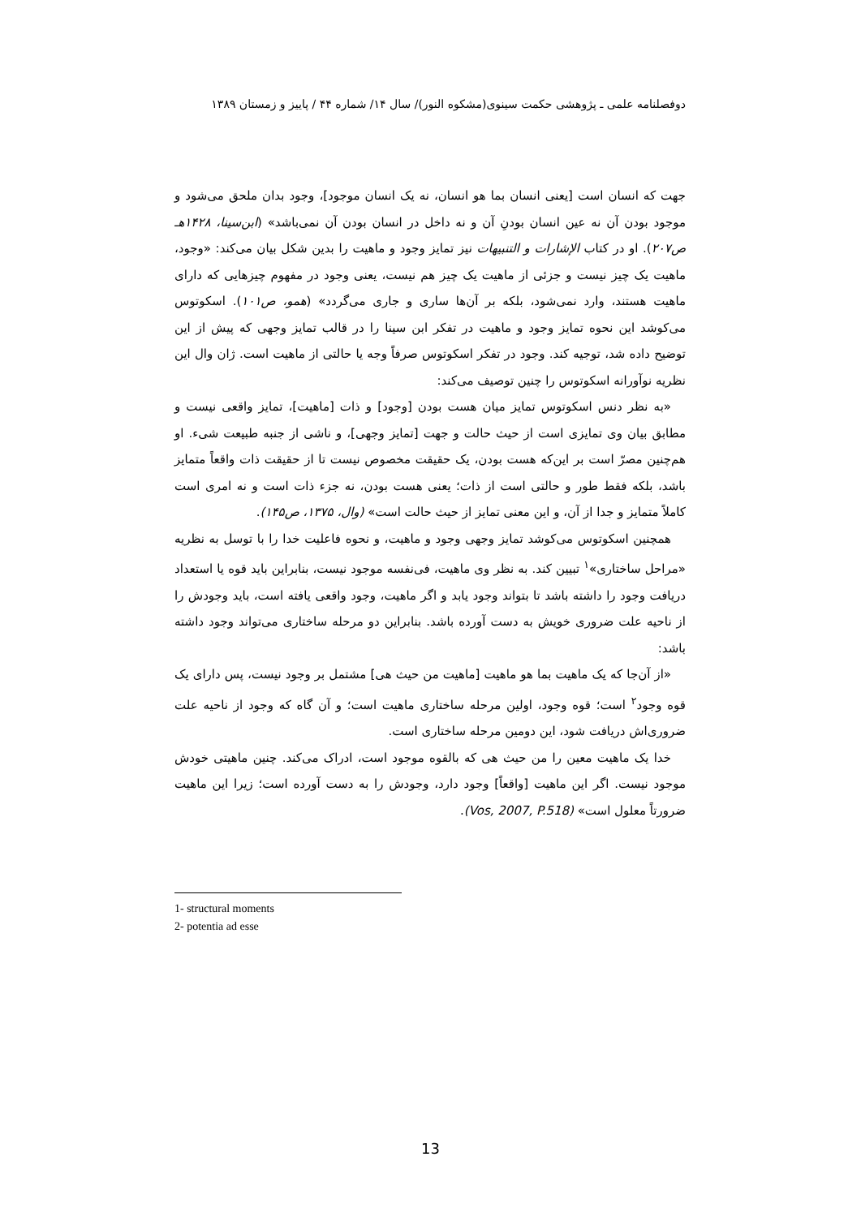دوفصلنامه علمی ـ پژوهشی حکمت سینوی(مشکوه النور)/ سال ۱۴/ شماره ۴۴ / پاییز و زمستان ۱۳۸۹
جهت که انسان است [یعنی انسان بما هو انسان، نه یک انسان موجود]، وجود بدان ملحق می‌شود و موجود بودن آن نه عین انسان بودنِ آن و نه داخل در انسان بودن آن نمی‌باشد» (ابن‌سینا، ۱۴۲۸هـ ص۲۰۷). او در کتاب الإشارات و التنبیهات نیز تمایز وجود و ماهیت را بدین شکل بیان می‌کند: «وجود، ماهیت یک چیز نیست و جزئی از ماهیت یک چیز هم نیست، یعنی وجود در مفهوم چیزهایی که دارای ماهیت هستند، وارد نمی‌شود، بلکه بر آن‌ها ساری و جاری می‌گردد» (همو، ص۱۰۱). اسکوتوس می‌کوشد این نحوه تمایز وجود و ماهیت در تفکر ابن سینا را در قالب تمایز وجهی که پیش از این توضیح داده شد، توجیه کند. وجود در تفکر اسکوتوس صرفاً وجه یا حالتی از ماهیت است. ژان وال این نظریه نوآورانه اسکوتوس را چنین توصیف می‌کند:
«به نظر دنس اسکوتوس تمایز میان هست بودن [وجود] و ذات [ماهیت]، تمایز واقعی نیست و مطابق بیان وی تمایزی است از حیث حالت و جهت [تمایز وجهی]، و ناشی از جنبه طبیعت شیء. او هم‌چنین مصرّ است بر این‌که هست بودن، یک حقیقت مخصوص نیست تا از حقیقت ذات واقعاً متمایز باشد، بلکه فقط طور و حالتی است از ذات؛ یعنی هست بودن، نه جزء ذات است و نه امری است کاملاً متمایز و جدا از آن، و این معنی تمایز از حیث حالت است» (وال، ۱۳۷۵، ص۱۴۵).
همچنین اسکوتوس می‌کوشد تمایز وجهی وجود و ماهیت، و نحوه فاعلیت خدا را با توسل به نظریه «مراحل ساختاری»<sup>۱</sup> تبیین کند. به نظر وی ماهیت، فی‌نفسه موجود نیست، بنابراین باید قوه یا استعداد دریافت وجود را داشته باشد تا بتواند وجود یابد و اگر ماهیت، وجود واقعی یافته است، باید وجودش را از ناحیه علت ضروری خویش به دست آورده باشد. بنابراین دو مرحله ساختاری می‌تواند وجود داشته باشد:
«از آن‌جا که یک ماهیت بما هو ماهیت [ماهیت من حیث هی] مشتمل بر وجود نیست، پس دارای یک قوه وجود<sup>۲</sup> است؛ قوه وجود، اولین مرحله ساختاری ماهیت است؛ و آن گاه که وجود از ناحیه علت ضروری‌اش دریافت شود، این دومین مرحله ساختاری است.
خدا یک ماهیت معین را من حیث هی که بالقوه موجود است، ادراک می‌کند. چنین ماهیتی خودش موجود نیست. اگر این ماهیت [واقعاً] وجود دارد، وجودش را به دست آورده است؛ زیرا این ماهیت ضرورتاً معلول است» (Vos, 2007, P.518).
1- structural moments
2- potentia ad esse
13